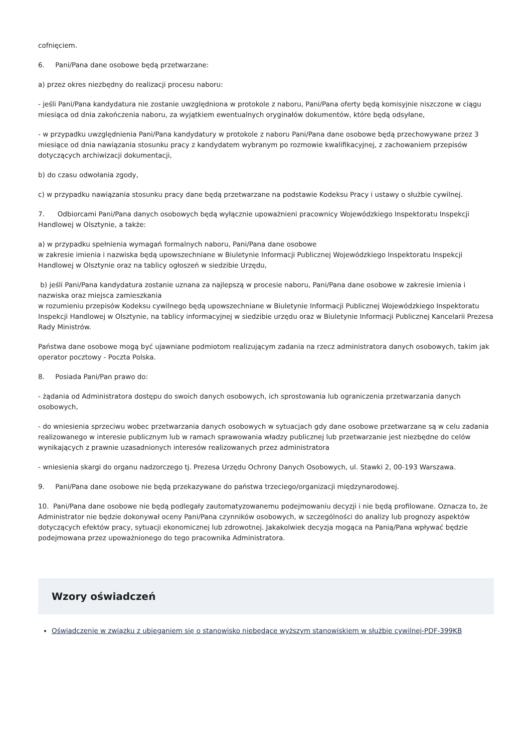cofnięciem.
6. Pani/Pana dane osobowe będą przetwarzane:
a) przez okres niezbędny do realizacji procesu naboru:
- jeśli Pani/Pana kandydatura nie zostanie uwzględniona w protokole z naboru, Pani/Pana oferty będą komisyjnie niszczone w ciągu miesiąca od dnia zakończenia naboru, za wyjątkiem ewentualnych oryginałów dokumentów, które będą odsyłane,
- w przypadku uwzględnienia Pani/Pana kandydatury w protokole z naboru Pani/Pana dane osobowe będą przechowywane przez 3 miesiące od dnia nawiązania stosunku pracy z kandydatem wybranym po rozmowie kwalifikacyjnej, z zachowaniem przepisów dotyczących archiwizacji dokumentacji,
b) do czasu odwołania zgody,
c) w przypadku nawiązania stosunku pracy dane będą przetwarzane na podstawie Kodeksu Pracy i ustawy o służbie cywilnej.
7. Odbiorcami Pani/Pana danych osobowych będą wyłącznie upoważnieni pracownicy Wojewódzkiego Inspektoratu Inspekcji Handlowej w Olsztynie, a także:
a) w przypadku spełnienia wymagań formalnych naboru, Pani/Pana dane osobowe
w zakresie imienia i nazwiska będą upowszechniane w Biuletynie Informacji Publicznej Wojewódzkiego Inspektoratu Inspekcji Handlowej w Olsztynie oraz na tablicy ogłoszeń w siedzibie Urzędu,
b) jeśli Pani/Pana kandydatura zostanie uznana za najlepszą w procesie naboru, Pani/Pana dane osobowe w zakresie imienia i nazwiska oraz miejsca zamieszkania
w rozumieniu przepisów Kodeksu cywilnego będą upowszechniane w Biuletynie Informacji Publicznej Wojewódzkiego Inspektoratu Inspekcji Handlowej w Olsztynie, na tablicy informacyjnej w siedzibie urzędu oraz w Biuletynie Informacji Publicznej Kancelarii Prezesa Rady Ministrów.
Państwa dane osobowe mogą być ujawniane podmiotom realizującym zadania na rzecz administratora danych osobowych, takim jak operator pocztowy - Poczta Polska.
8. Posiada Pani/Pan prawo do:
- żądania od Administratora dostępu do swoich danych osobowych, ich sprostowania lub ograniczenia przetwarzania danych osobowych,
- do wniesienia sprzeciwu wobec przetwarzania danych osobowych w sytuacjach gdy dane osobowe przetwarzane są w celu zadania realizowanego w interesie publicznym lub w ramach sprawowania władzy publicznej lub przetwarzanie jest niezbędne do celów wynikających z prawnie uzasadnionych interesów realizowanych przez administratora
- wniesienia skargi do organu nadzorczego tj. Prezesa Urzędu Ochrony Danych Osobowych, ul. Stawki 2, 00-193 Warszawa.
9. Pani/Pana dane osobowe nie będą przekazywane do państwa trzeciego/organizacji międzynarodowej.
10. Pani/Pana dane osobowe nie będą podlegały zautomatyzowanemu podejmowaniu decyzji i nie będą profilowane. Oznacza to, że Administrator nie będzie dokonywał oceny Pani/Pana czynników osobowych, w szczególności do analizy lub prognozy aspektów dotyczących efektów pracy, sytuacji ekonomicznej lub zdrowotnej. Jakakolwiek decyzja mogąca na Panią/Pana wpływać będzie podejmowana przez upoważnionego do tego pracownika Administratora.
Wzory oświadczeń
Oświadczenie w związku z ubieganiem się o stanowisko niebędące wyższym stanowiskiem w służbie cywilnej-PDF-399KB